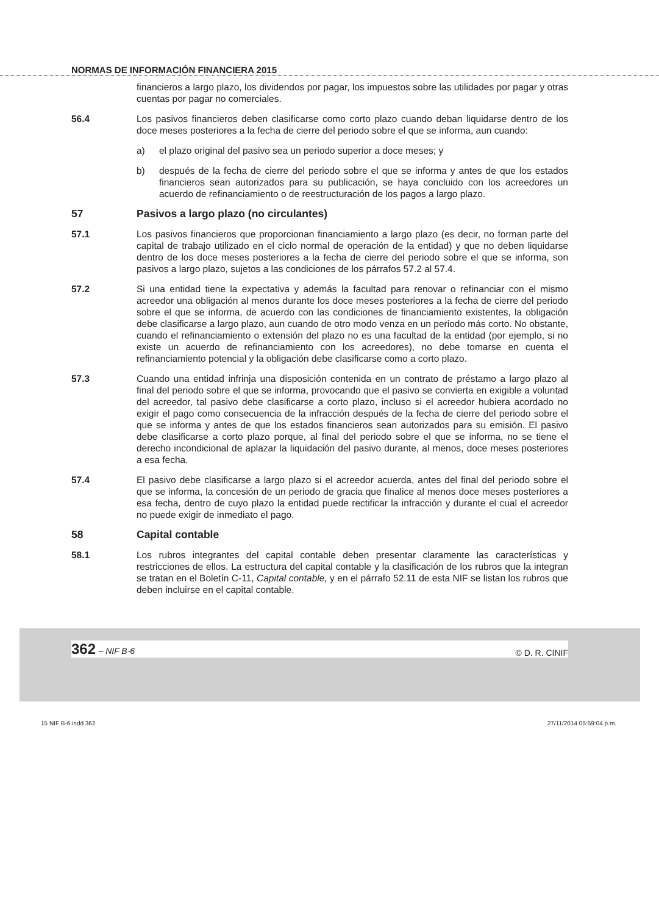NORMAS DE INFORMACIÓN FINANCIERA 2015
financieros a largo plazo, los dividendos por pagar, los impuestos sobre las utilidades por pagar y otras cuentas por pagar no comerciales.
56.4 Los pasivos financieros deben clasificarse como corto plazo cuando deban liquidarse dentro de los doce meses posteriores a la fecha de cierre del periodo sobre el que se informa, aun cuando:
a) el plazo original del pasivo sea un periodo superior a doce meses; y
b) después de la fecha de cierre del periodo sobre el que se informa y antes de que los estados financieros sean autorizados para su publicación, se haya concluido con los acreedores un acuerdo de refinanciamiento o de reestructuración de los pagos a largo plazo.
57 Pasivos a largo plazo (no circulantes)
57.1 Los pasivos financieros que proporcionan financiamiento a largo plazo (es decir, no forman parte del capital de trabajo utilizado en el ciclo normal de operación de la entidad) y que no deben liquidarse dentro de los doce meses posteriores a la fecha de cierre del periodo sobre el que se informa, son pasivos a largo plazo, sujetos a las condiciones de los párrafos 57.2 al 57.4.
57.2 Si una entidad tiene la expectativa y además la facultad para renovar o refinanciar con el mismo acreedor una obligación al menos durante los doce meses posteriores a la fecha de cierre del periodo sobre el que se informa, de acuerdo con las condiciones de financiamiento existentes, la obligación debe clasificarse a largo plazo, aun cuando de otro modo venza en un periodo más corto. No obstante, cuando el refinanciamiento o extensión del plazo no es una facultad de la entidad (por ejemplo, si no existe un acuerdo de refinanciamiento con los acreedores), no debe tomarse en cuenta el refinanciamiento potencial y la obligación debe clasificarse como a corto plazo.
57.3 Cuando una entidad infrinja una disposición contenida en un contrato de préstamo a largo plazo al final del periodo sobre el que se informa, provocando que el pasivo se convierta en exigible a voluntad del acreedor, tal pasivo debe clasificarse a corto plazo, incluso si el acreedor hubiera acordado no exigir el pago como consecuencia de la infracción después de la fecha de cierre del periodo sobre el que se informa y antes de que los estados financieros sean autorizados para su emisión. El pasivo debe clasificarse a corto plazo porque, al final del periodo sobre el que se informa, no se tiene el derecho incondicional de aplazar la liquidación del pasivo durante, al menos, doce meses posteriores a esa fecha.
57.4 El pasivo debe clasificarse a largo plazo si el acreedor acuerda, antes del final del periodo sobre el que se informa, la concesión de un periodo de gracia que finalice al menos doce meses posteriores a esa fecha, dentro de cuyo plazo la entidad puede rectificar la infracción y durante el cual el acreedor no puede exigir de inmediato el pago.
58 Capital contable
58.1 Los rubros integrantes del capital contable deben presentar claramente las características y restricciones de ellos. La estructura del capital contable y la clasificación de los rubros que la integran se tratan en el Boletín C-11, Capital contable, y en el párrafo 52.11 de esta NIF se listan los rubros que deben incluirse en el capital contable.
362 – NIF B-6 © D. R. CINIF
15 NIF B-6.indd 362 27/11/2014 05:59:04 p.m.